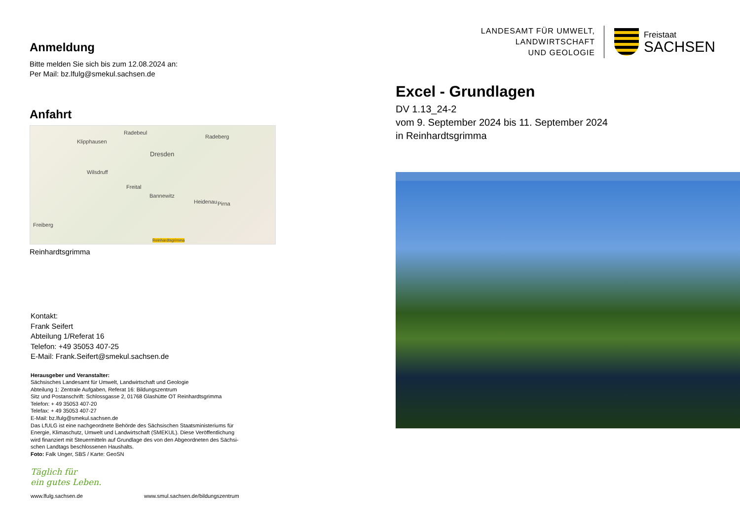Anmeldung
Bitte melden Sie sich bis zum 12.08.2024 an:
Per Mail: bz.lfulg@smekul.sachsen.de
Anfahrt
Radebeul
Radeberg
Klipphausen
Dresden
Wilsdruff
Freital
Bannewitz
Heidenau Pirna
Freiberg
Reinhardtsgrimma
Reinhardtsgrimma
Kontakt:
Frank Seifert
Abteilung 1/Referat 16
Telefon: +49 35053 407-25
E-Mail: Frank.Seifert@smekul.sachsen.de
Herausgeber und Veranstalter:
Sächsisches Landesamt für Umwelt, Landwirtschaft und Geologie
Abteilung 1: Zentrale Aufgaben, Referat 16: Bildungszentrum
Sitz und Postanschrift: Schlossgasse 2, 01768 Glashütte OT Reinhardtsgrimma
Telefon: + 49 35053 407-20
Telefax: + 49 35053 407-27
E-Mail: bz.lfulg@smekul.sachsen.de
Das LfULG ist eine nachgeordnete Behörde des Sächsischen Staatsministeriums für
Energie, Klimaschutz, Umwelt und Landwirtschaft (SMEKUL). Diese Veröffentlichung
wird finanziert mit Steuermitteln auf Grundlage des von den Abgeordneten des Sächsi-
schen Landtags beschlossenen Haushalts.
Foto: Falk Unger, SBS / Karte: GeoSN
Täglich für
ein gutes Leben.
www.lfulg.sachsen.de www.smul.sachsen.de/bildungszentrum
LANDESAMT FÜR UMWELT,
LANDWIRTSCHAFT
UND GEOLOGIE
Freistaat
SACHSEN
Excel - Grundlagen
DV 1.13_24-2
vom 9. September 2024 bis 11. September 2024
in Reinhardtsgrimma